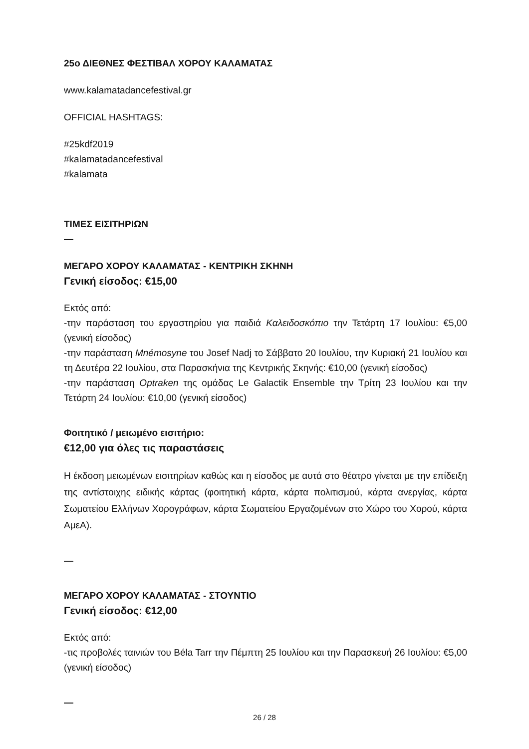25ο ΔΙΕΘΝΕΣ ΦΕΣΤΙΒΑΛ ΧΟΡΟΥ ΚΑΛΑΜΑΤΑΣ
www.kalamatadancefestival.gr
OFFICIAL HASHTAGS:
#25kdf2019
#kalamatadancefestival
#kalamata
ΤΙΜΕΣ ΕΙΣΙΤΗΡΙΩΝ
—
ΜΕΓΑΡΟ ΧΟΡΟΥ ΚΑΛΑΜΑΤΑΣ - ΚΕΝΤΡΙΚΗ ΣΚΗΝΗ
Γενική είσοδος: €15,00
Εκτός από:
-την παράσταση του εργαστηρίου για παιδιά Καλειδοσκόπιο την Τετάρτη 17 Ιουλίου: €5,00 (γενική είσοδος)
-την παράσταση Mnémosyne του Josef Nadj το Σάββατο 20 Ιουλίου, την Κυριακή 21 Ιουλίου και τη Δευτέρα 22 Ιουλίου, στα Παρασκήνια της Κεντρικής Σκηνής: €10,00 (γενική είσοδος)
-την παράσταση Optraken της ομάδας Le Galactik Ensemble την Τρίτη 23 Ιουλίου και την Τετάρτη 24 Ιουλίου: €10,00 (γενική είσοδος)
Φοιτητικό / μειωμένο εισιτήριο:
€12,00 για όλες τις παραστάσεις
Η έκδοση μειωμένων εισιτηρίων καθώς και η είσοδος με αυτά στο θέατρο γίνεται με την επίδειξη της αντίστοιχης ειδικής κάρτας (φοιτητική κάρτα, κάρτα πολιτισμού, κάρτα ανεργίας, κάρτα Σωματείου Ελλήνων Χορογράφων, κάρτα Σωματείου Εργαζομένων στο Χώρο του Χορού, κάρτα ΑμεΑ).
—
ΜΕΓΑΡΟ ΧΟΡΟΥ ΚΑΛΑΜΑΤΑΣ - ΣΤΟΥΝΤΙΟ
Γενική είσοδος: €12,00
Εκτός από:
-τις προβολές ταινιών του Béla Tarr την Πέμπτη 25 Ιουλίου και την Παρασκευή 26 Ιουλίου: €5,00 (γενική είσοδος)
—
26 / 28